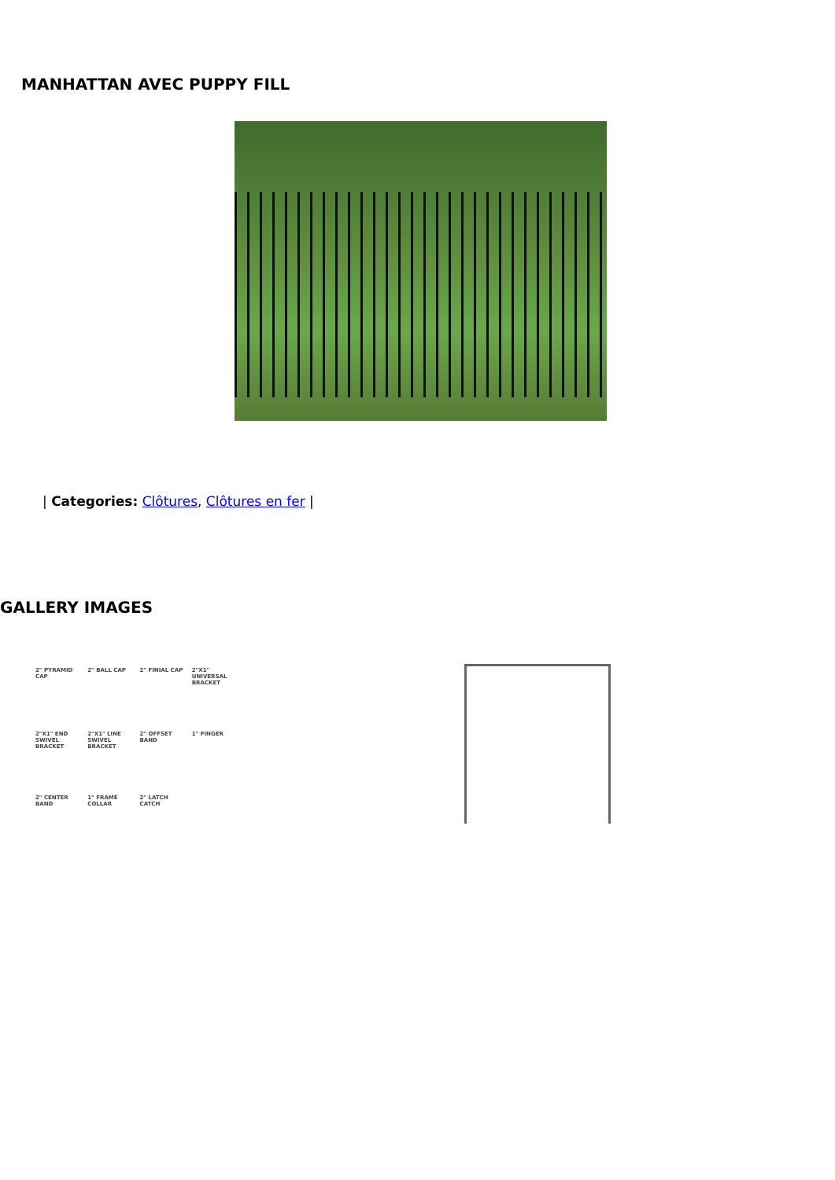MANHATTAN AVEC PUPPY FILL
| Categories: Clôtures, Clôtures en fer |
GALLERY IMAGES
2" PYRAMID CAP 2" BALL CAP 2" FINIAL CAP 2"X1" UNIVERSAL BRACKET 2"X1" END SWIVEL BRACKET 2"X1" LINE SWIVEL BRACKET 2" OFFSET BAND 1" FINGER 2" CENTER BAND 1" FRAME COLLAR 2" LATCH CATCH